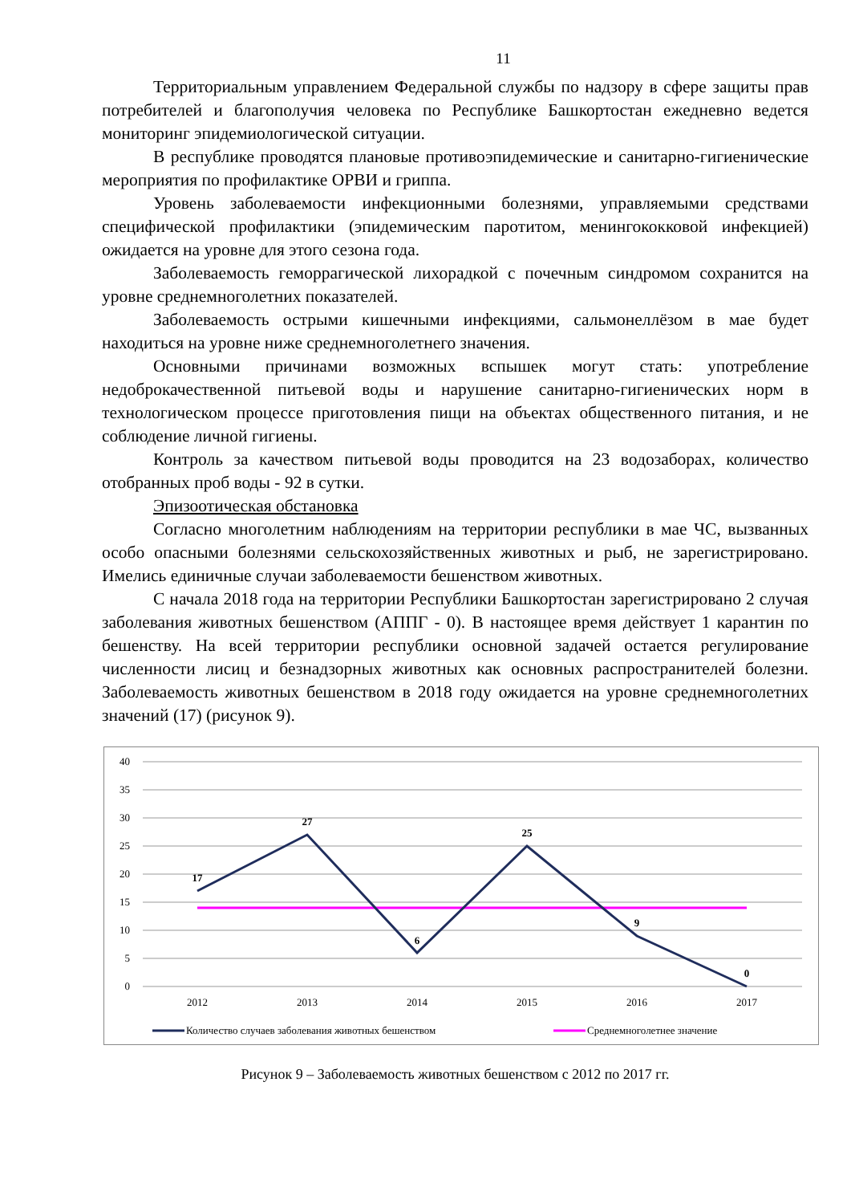11
Территориальным управлением Федеральной службы по надзору в сфере защиты прав потребителей и благополучия человека по Республике Башкортостан ежедневно ведется мониторинг эпидемиологической ситуации.
В республике проводятся плановые противоэпидемические и санитарно-гигиенические мероприятия по профилактике ОРВИ и гриппа.
Уровень заболеваемости инфекционными болезнями, управляемыми средствами специфической профилактики (эпидемическим паротитом, менингококковой инфекцией) ожидается на уровне для этого сезона года.
Заболеваемость геморрагической лихорадкой с почечным синдромом сохранится на уровне среднемноголетних показателей.
Заболеваемость острыми кишечными инфекциями, сальмонеллёзом в мае будет находиться на уровне ниже среднемноголетнего значения.
Основными причинами возможных вспышек могут стать: употребление недоброкачественной питьевой воды и нарушение санитарно-гигиенических норм в технологическом процессе приготовления пищи на объектах общественного питания, и не соблюдение личной гигиены.
Контроль за качеством питьевой воды проводится на 23 водозаборах, количество отобранных проб воды - 92 в сутки.
Эпизоотическая обстановка
Согласно многолетним наблюдениям на территории республики в мае ЧС, вызванных особо опасными болезнями сельскохозяйственных животных и рыб, не зарегистрировано. Имелись единичные случаи заболеваемости бешенством животных.
С начала 2018 года на территории Республики Башкортостан зарегистрировано 2 случая заболевания животных бешенством (АППГ - 0). В настоящее время действует 1 карантин по бешенству. На всей территории республики основной задачей остается регулирование численности лисиц и безнадзорных животных как основных распространителей болезни. Заболеваемость животных бешенством в 2018 году ожидается на уровне среднемноголетних значений (17) (рисунок 9).
40
35
30
25
20
15
10
5
0
2012
2013
2014
2015
2016
2017
17
27
6
25
9
0
Количество случаев заболевания животных бешенством
Среднемноголетнее значение
Рисунок 9 – Заболеваемость животных бешенством с 2012 по 2017 гг.